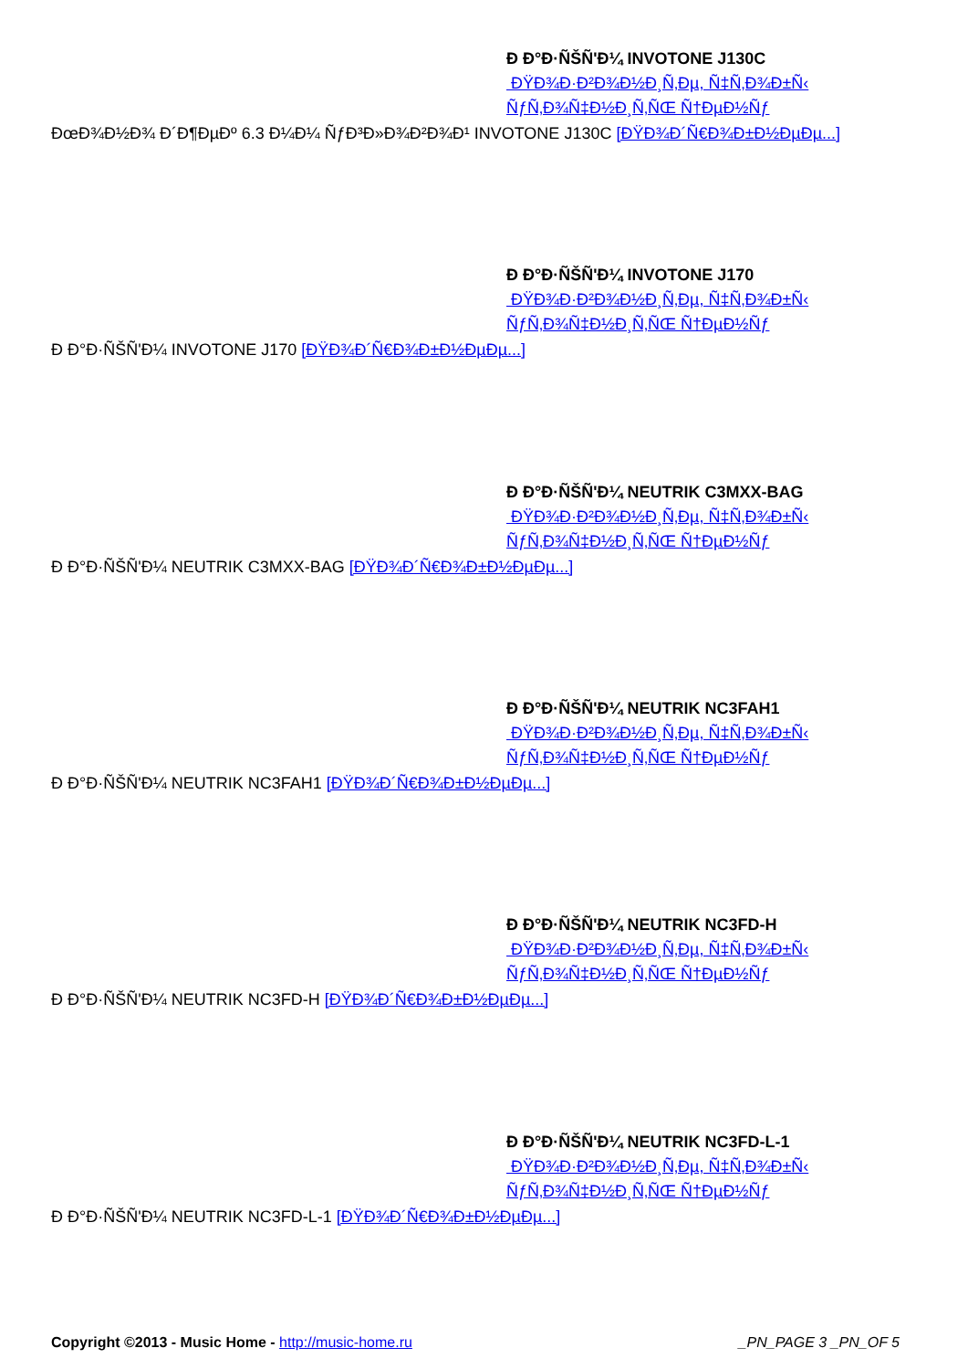Ð Ð°Ð·ÑŠÑ'Ð¼ INVOTONE J130C
ÐŸÐ¾Ð·Ð²Ð¾Ð½Ð¸Ñ‚Ðµ, Ñ‡Ñ‚Ð¾Ð±Ñ‹
ÑƒÑ‚Ð¾Ñ‡Ð½Ð¸Ñ‚ÑŒ Ñ†ÐµÐ½Ñƒ
ÐœÐ¾Ð½Ð¾ Ð´Ð¶ÐµÐº 6.3 Ð¼Ð¼ ÑƒÐ³Ð»Ð¾Ð²Ð¾Ð¹ INVOTONE J130C [ÐŸÐ¾Ð´Ñ€Ð¾Ð±Ð½ÐµÐµ...]
Ð Ð°Ð·ÑŠÑ'Ð¼ INVOTONE J170
ÐŸÐ¾Ð·Ð²Ð¾Ð½Ð¸Ñ‚Ðµ, Ñ‡Ñ‚Ð¾Ð±Ñ‹
ÑƒÑ‚Ð¾Ñ‡Ð½Ð¸Ñ‚ÑŒ Ñ†ÐµÐ½Ñƒ
Ð Ð°Ð·ÑŠÑ'Ð¼ INVOTONE J170 [ÐŸÐ¾Ð´Ñ€Ð¾Ð±Ð½ÐµÐµ...]
Ð Ð°Ð·ÑŠÑ'Ð¼ NEUTRIK C3MXX-BAG
ÐŸÐ¾Ð·Ð²Ð¾Ð½Ð¸Ñ‚Ðµ, Ñ‡Ñ‚Ð¾Ð±Ñ‹
ÑƒÑ‚Ð¾Ñ‡Ð½Ð¸Ñ‚ÑŒ Ñ†ÐµÐ½Ñƒ
Ð Ð°Ð·ÑŠÑ'Ð¼ NEUTRIK C3MXX-BAG [ÐŸÐ¾Ð´Ñ€Ð¾Ð±Ð½ÐµÐµ...]
Ð Ð°Ð·ÑŠÑ'Ð¼ NEUTRIK NC3FAH1
ÐŸÐ¾Ð·Ð²Ð¾Ð½Ð¸Ñ‚Ðµ, Ñ‡Ñ‚Ð¾Ð±Ñ‹
ÑƒÑ‚Ð¾Ñ‡Ð½Ð¸Ñ‚ÑŒ Ñ†ÐµÐ½Ñƒ
Ð Ð°Ð·ÑŠÑ'Ð¼ NEUTRIK NC3FAH1 [ÐŸÐ¾Ð´Ñ€Ð¾Ð±Ð½ÐµÐµ...]
Ð Ð°Ð·ÑŠÑ'Ð¼ NEUTRIK NC3FD-H
ÐŸÐ¾Ð·Ð²Ð¾Ð½Ð¸Ñ‚Ðµ, Ñ‡Ñ‚Ð¾Ð±Ñ‹
ÑƒÑ‚Ð¾Ñ‡Ð½Ð¸Ñ‚ÑŒ Ñ†ÐµÐ½Ñƒ
Ð Ð°Ð·ÑŠÑ'Ð¼ NEUTRIK NC3FD-H [ÐŸÐ¾Ð´Ñ€Ð¾Ð±Ð½ÐµÐµ...]
Ð Ð°Ð·ÑŠÑ'Ð¼ NEUTRIK NC3FD-L-1
ÐŸÐ¾Ð·Ð²Ð¾Ð½Ð¸Ñ‚Ðµ, Ñ‡Ñ‚Ð¾Ð±Ñ‹
ÑƒÑ‚Ð¾Ñ‡Ð½Ð¸Ñ‚ÑŒ Ñ†ÐµÐ½Ñƒ
Ð Ð°Ð·ÑŠÑ'Ð¼ NEUTRIK NC3FD-L-1 [ÐŸÐ¾Ð´Ñ€Ð¾Ð±Ð½ÐµÐµ...]
Copyright ©2013 - Music Home - http://music-home.ru _PN_PAGE 3 _PN_OF 5